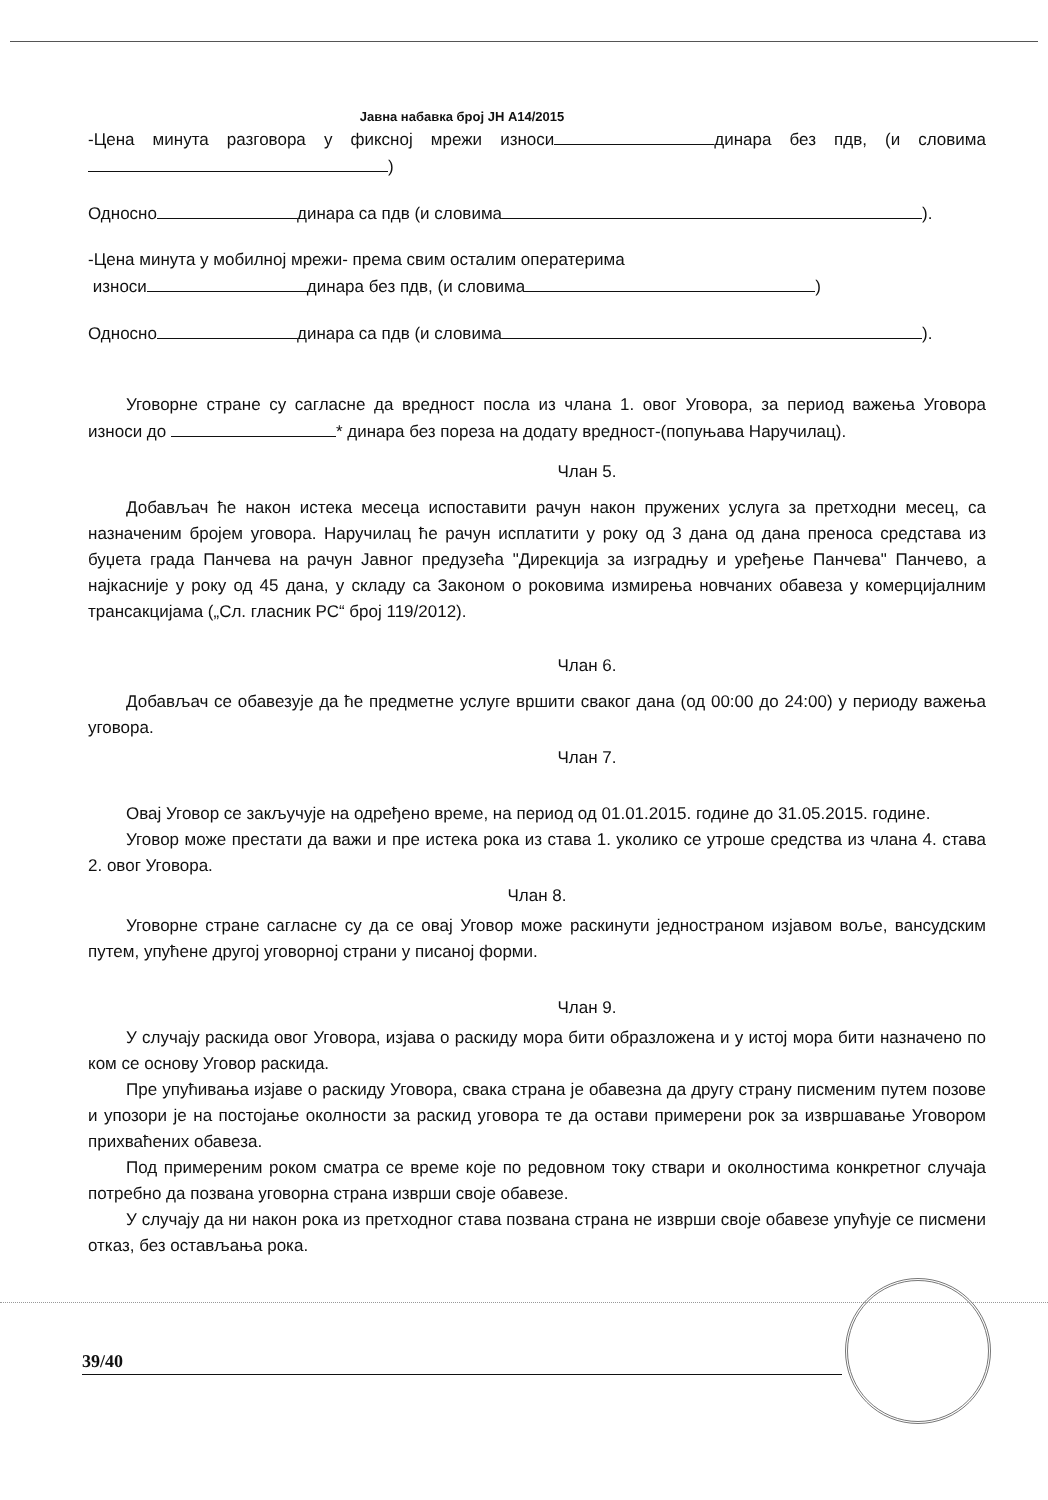Јавна набавка број ЈН А14/2015
-Цена минута разговора у фиксној мрежи износи динара без пдв, (и словима )
Односно динара са пдв (и словима ).
-Цена минута у мобилној мрежи- према свим осталим оператерима
износи динара без пдв, (и словима )
Односно динара са пдв (и словима ).
Уговорне стране су сагласне да вредност посла из члана 1. овог Уговора, за период важења Уговора износи до * динара без пореза на додату вредност-(попуњава Наручилац).
Члан 5.
Добављач ће након истека месеца испоставити рачун након пружених услуга за претходни месец, са назначеним бројем уговора. Наручилац ће рачун исплатити у року од 3 дана од дана преноса средстава из буџета града Панчева на рачун Јавног предузећа "Дирекција за изградњу и уређење Панчева" Панчево, а најкасније у року од 45 дана, у складу са Законом о роковима измирења новчаних обавеза у комерцијалним трансакцијама („Сл. гласник РС“ број 119/2012).
Члан 6.
Добављач се обавезује да ће предметне услуге вршити сваког дана (од 00:00 до 24:00) у периоду важења уговора.
Члан 7.
Овај Уговор се закључује на одређено време, на период од 01.01.2015. године до 31.05.2015. године.
Уговор може престати да важи и пре истека рока из става 1. уколико се утроше средства из члана 4. става 2. овог Уговора.
Члан 8.
Уговорне стране сагласне су да се овај Уговор може раскинути једностраном изјавом воље, вансудским путем, упућене другој уговорној страни у писаној форми.
Члан 9.
У случају раскида овог Уговора, изјава о раскиду мора бити образложена и у истој мора бити назначено по ком се основу Уговор раскида.
Пре упућивања изјаве о раскиду Уговора, свака страна је обавезна да другу страну писменим путем позове и упозори је на постојање околности за раскид уговора те да остави примерени рок за извршавање Уговором прихваћених обавеза.
Под примереним роком сматра се време које по редовном току ствари и околностима конкретног случаја потребно да позвана уговорна страна изврши своје обавезе.
У случају да ни након рока из претходног става позвана страна не изврши своје обавезе упућује се писмени отказ, без остављања рока.
39/40